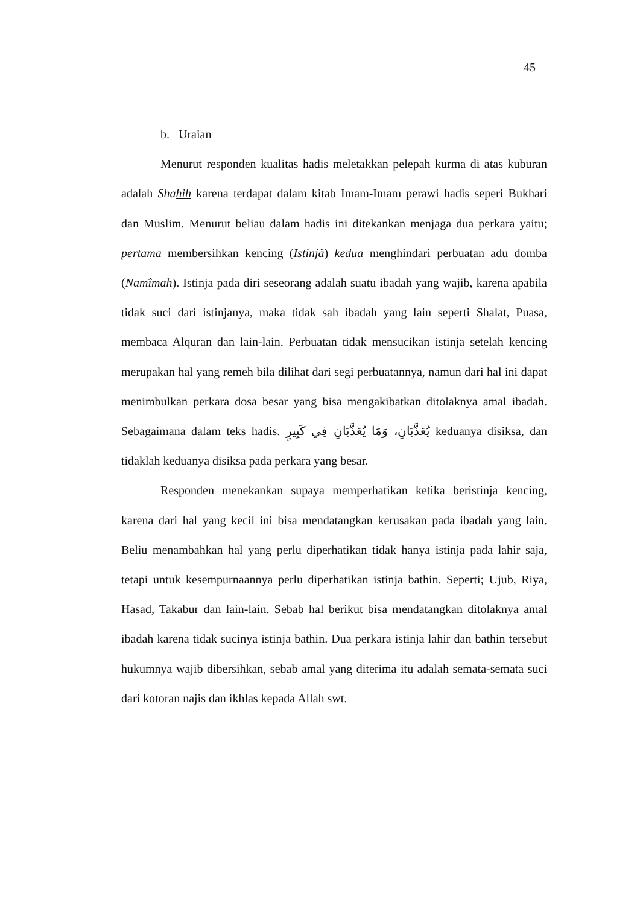45
b. Uraian
Menurut responden kualitas hadis meletakkan pelepah kurma di atas kuburan adalah Shahih karena terdapat dalam kitab Imam-Imam perawi hadis seperi Bukhari dan Muslim. Menurut beliau dalam hadis ini ditekankan menjaga dua perkara yaitu; pertama membersihkan kencing (Istinjâ) kedua menghindari perbuatan adu domba (Namîmah). Istinja pada diri seseorang adalah suatu ibadah yang wajib, karena apabila tidak suci dari istinjanya, maka tidak sah ibadah yang lain seperti Shalat, Puasa, membaca Alquran dan lain-lain. Perbuatan tidak mensucikan istinja setelah kencing merupakan hal yang remeh bila dilihat dari segi perbuatannya, namun dari hal ini dapat menimbulkan perkara dosa besar yang bisa mengakibatkan ditolaknya amal ibadah. Sebagaimana dalam teks hadis. يُعَذَّبَانِ، وَمَا يُعَذَّبَانِ فِي كَبِيرٍ keduanya disiksa, dan tidaklah keduanya disiksa pada perkara yang besar.
Responden menekankan supaya memperhatikan ketika beristinja kencing, karena dari hal yang kecil ini bisa mendatangkan kerusakan pada ibadah yang lain. Beliu menambahkan hal yang perlu diperhatikan tidak hanya istinja pada lahir saja, tetapi untuk kesempurnaannya perlu diperhatikan istinja bathin. Seperti; Ujub, Riya, Hasad, Takabur dan lain-lain. Sebab hal berikut bisa mendatangkan ditolaknya amal ibadah karena tidak sucinya istinja bathin. Dua perkara istinja lahir dan bathin tersebut hukumnya wajib dibersihkan, sebab amal yang diterima itu adalah semata-semata suci dari kotoran najis dan ikhlas kepada Allah swt.